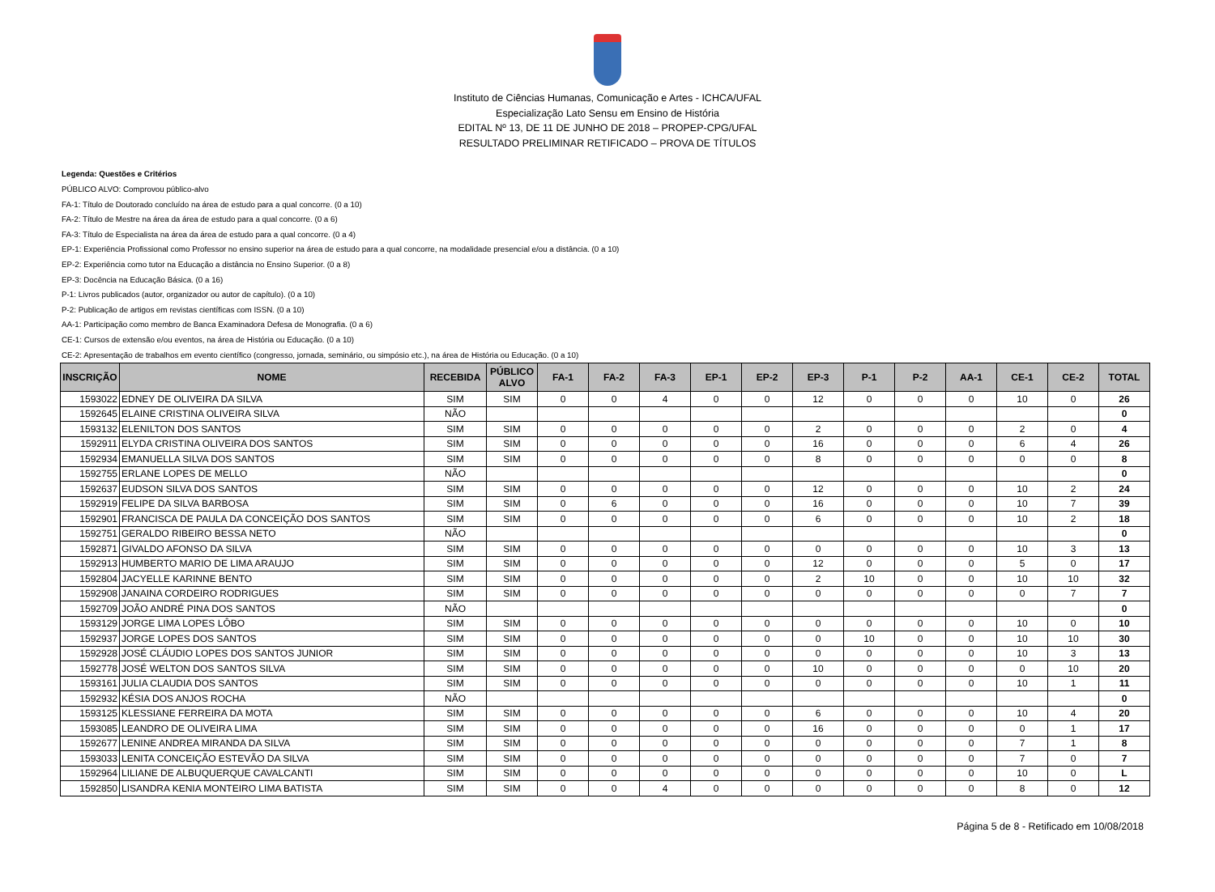Instituto de Ciências Humanas, Comunicação e Artes - ICHCA/UFAL
Especialização Lato Sensu em Ensino de História
EDITAL Nº 13, DE 11 DE JUNHO DE 2018 – PROPEP-CPG/UFAL
RESULTADO PRELIMINAR RETIFICADO – PROVA DE TÍTULOS
Legenda: Questões e Critérios
PÚBLICO ALVO: Comprovou público-alvo
FA-1: Título de Doutorado concluído na área de estudo para a qual concorre. (0 a 10)
FA-2: Título de Mestre na área da área de estudo para a qual concorre. (0 a 6)
FA-3: Título de Especialista na área da área de estudo para a qual concorre. (0 a 4)
EP-1: Experiência Profissional como Professor no ensino superior na área de estudo para a qual concorre, na modalidade presencial e/ou a distância. (0 a 10)
EP-2: Experiência como tutor na Educação a distância no Ensino Superior. (0 a 8)
EP-3: Docência na Educação Básica. (0 a 16)
P-1: Livros publicados (autor, organizador ou autor de capítulo). (0 a 10)
P-2: Publicação de artigos em revistas científicas com ISSN. (0 a 10)
AA-1: Participação como membro de Banca Examinadora Defesa de Monografia. (0 a 6)
CE-1: Cursos de extensão e/ou eventos, na área de História ou Educação. (0 a 10)
CE-2: Apresentação de trabalhos em evento científico (congresso, jornada, seminário, ou simpósio etc.), na área de História ou Educação. (0 a 10)
| INSCRIÇÃO | NOME | RECEBIDA | PÚBLICO ALVO | FA-1 | FA-2 | FA-3 | EP-1 | EP-2 | EP-3 | P-1 | P-2 | AA-1 | CE-1 | CE-2 | TOTAL |
| --- | --- | --- | --- | --- | --- | --- | --- | --- | --- | --- | --- | --- | --- | --- | --- |
| 1593022 | EDNEY DE OLIVEIRA DA SILVA | SIM | SIM | 0 | 0 | 4 | 0 | 0 | 12 | 0 | 0 | 0 | 10 | 0 | 26 |
| 1592645 | ELAINE CRISTINA OLIVEIRA SILVA | NÃO | | | | | | | | | | | | | 0 |
| 1593132 | ELENILTON DOS SANTOS | SIM | SIM | 0 | 0 | 0 | 0 | 0 | 2 | 0 | 0 | 0 | 2 | 0 | 4 |
| 1592911 | ELYDA CRISTINA OLIVEIRA DOS SANTOS | SIM | SIM | 0 | 0 | 0 | 0 | 0 | 16 | 0 | 0 | 0 | 6 | 4 | 26 |
| 1592934 | EMANUELLA SILVA DOS SANTOS | SIM | SIM | 0 | 0 | 0 | 0 | 0 | 8 | 0 | 0 | 0 | 0 | 0 | 8 |
| 1592755 | ERLANE LOPES DE MELLO | NÃO | | | | | | | | | | | | | 0 |
| 1592637 | EUDSON SILVA DOS SANTOS | SIM | SIM | 0 | 0 | 0 | 0 | 0 | 12 | 0 | 0 | 0 | 10 | 2 | 24 |
| 1592919 | FELIPE DA SILVA BARBOSA | SIM | SIM | 0 | 6 | 0 | 0 | 0 | 16 | 0 | 0 | 0 | 10 | 7 | 39 |
| 1592901 | FRANCISCA DE PAULA DA CONCEIÇÃO DOS SANTOS | SIM | SIM | 0 | 0 | 0 | 0 | 0 | 6 | 0 | 0 | 0 | 10 | 2 | 18 |
| 1592751 | GERALDO RIBEIRO BESSA NETO | NÃO | | | | | | | | | | | | | 0 |
| 1592871 | GIVALDO AFONSO DA SILVA | SIM | SIM | 0 | 0 | 0 | 0 | 0 | 0 | 0 | 0 | 0 | 10 | 3 | 13 |
| 1592913 | HUMBERTO MARIO DE LIMA ARAUJO | SIM | SIM | 0 | 0 | 0 | 0 | 0 | 12 | 0 | 0 | 0 | 5 | 0 | 17 |
| 1592804 | JACYELLE KARINNE BENTO | SIM | SIM | 0 | 0 | 0 | 0 | 0 | 2 | 10 | 0 | 0 | 10 | 10 | 32 |
| 1592908 | JANAINA CORDEIRO RODRIGUES | SIM | SIM | 0 | 0 | 0 | 0 | 0 | 0 | 0 | 0 | 0 | 0 | 7 | 7 |
| 1592709 | JOÃO ANDRÉ PINA DOS SANTOS | NÃO | | | | | | | | | | | | | 0 |
| 1593129 | JORGE LIMA LOPES LÔBO | SIM | SIM | 0 | 0 | 0 | 0 | 0 | 0 | 0 | 0 | 0 | 10 | 0 | 10 |
| 1592937 | JORGE LOPES DOS SANTOS | SIM | SIM | 0 | 0 | 0 | 0 | 0 | 0 | 10 | 0 | 0 | 10 | 10 | 30 |
| 1592928 | JOSÉ CLÁUDIO LOPES DOS SANTOS JUNIOR | SIM | SIM | 0 | 0 | 0 | 0 | 0 | 0 | 0 | 0 | 0 | 10 | 3 | 13 |
| 1592778 | JOSÉ WELTON DOS SANTOS SILVA | SIM | SIM | 0 | 0 | 0 | 0 | 0 | 10 | 0 | 0 | 0 | 0 | 10 | 20 |
| 1593161 | JULIA CLAUDIA DOS SANTOS | SIM | SIM | 0 | 0 | 0 | 0 | 0 | 0 | 0 | 0 | 0 | 10 | 1 | 11 |
| 1592932 | KÉSIA DOS ANJOS ROCHA | NÃO | | | | | | | | | | | | | 0 |
| 1593125 | KLESSIANE FERREIRA DA MOTA | SIM | SIM | 0 | 0 | 0 | 0 | 0 | 6 | 0 | 0 | 0 | 10 | 4 | 20 |
| 1593085 | LEANDRO DE OLIVEIRA LIMA | SIM | SIM | 0 | 0 | 0 | 0 | 0 | 16 | 0 | 0 | 0 | 0 | 1 | 17 |
| 1592677 | LENINE ANDREA MIRANDA DA SILVA | SIM | SIM | 0 | 0 | 0 | 0 | 0 | 0 | 0 | 0 | 0 | 7 | 1 | 8 |
| 1593033 | LENITA CONCEIÇÃO ESTEVÃO DA SILVA | SIM | SIM | 0 | 0 | 0 | 0 | 0 | 0 | 0 | 0 | 0 | 7 | 0 | 7 |
| 1592964 | LILIANE DE ALBUQUERQUE CAVALCANTI | SIM | SIM | 0 | 0 | 0 | 0 | 0 | 0 | 0 | 0 | 0 | 10 | 0 | L |
| 1592850 | LISANDRA KENIA MONTEIRO LIMA BATISTA | SIM | SIM | 0 | 0 | 4 | 0 | 0 | 0 | 0 | 0 | 0 | 8 | 0 | 12 |
Página 5 de 8 - Retificado em 10/08/2018